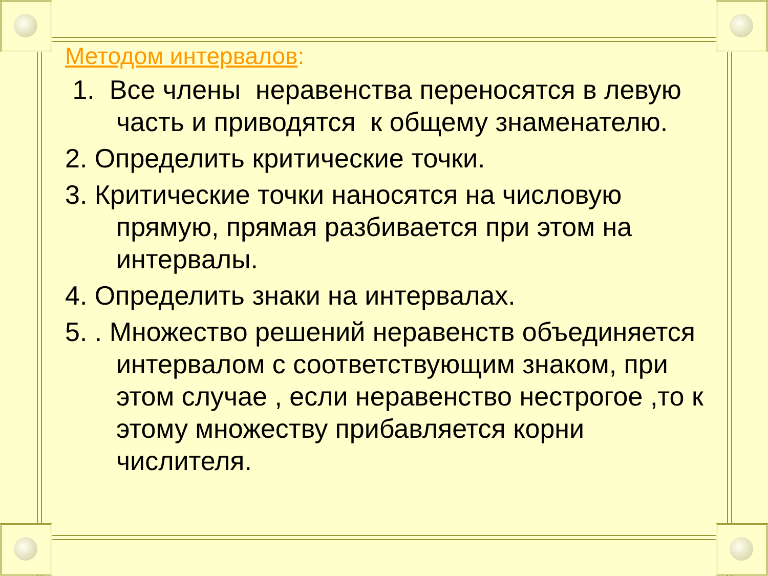Методом интервалов:
1. Все члены неравенства переносятся в левую часть и приводятся к общему знаменателю.
2. Определить критические точки.
3. Критические точки наносятся на числовую прямую, прямая разбивается при этом на интервалы.
4. Определить знаки на интервалах.
5. . Множество решений неравенств объединяется интервалом с соответствующим знаком, при этом случае , если неравенство нестрогое ,то к этому множеству прибавляется корни числителя.